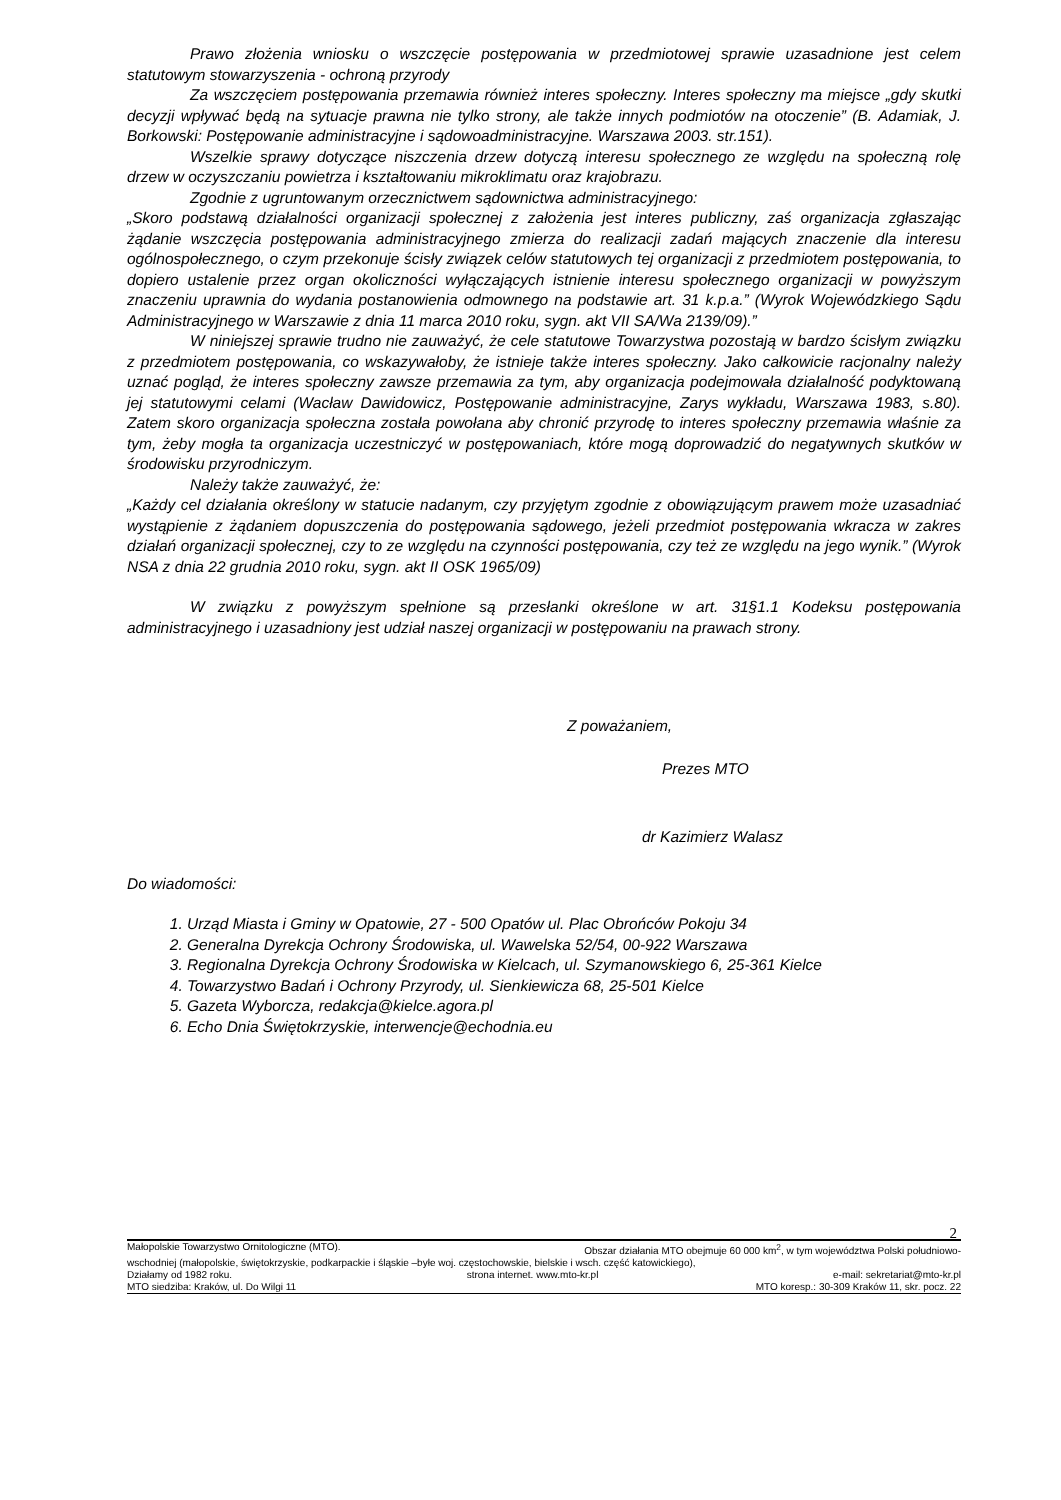Prawo złożenia wniosku o wszczęcie postępowania w przedmiotowej sprawie uzasadnione jest celem statutowym stowarzyszenia - ochroną przyrody
Za wszczęciem postępowania przemawia również interes społeczny. Interes społeczny ma miejsce „gdy skutki decyzji wpływać będą na sytuacje prawna nie tylko strony, ale także innych podmiotów na otoczenie” (B. Adamiak, J. Borkowski: Postępowanie administracyjne i sądowoadministracyjne. Warszawa 2003. str.151).
Wszelkie sprawy dotyczące niszczenia drzew dotyczą interesu społecznego ze względu na społeczną rolę drzew w oczyszczaniu powietrza i kształtowaniu mikroklimatu oraz krajobrazu.
Zgodnie z ugruntowanym orzecznictwem sądownictwa administracyjnego:
„Skoro podstawą działalności organizacji społecznej z założenia jest interes publiczny, zaś organizacja zgłaszając żądanie wszczęcia postępowania administracyjnego zmierza do realizacji zadań mających znaczenie dla interesu ogólnospołecznego, o czym przekonuje ścisły związek celów statutowych tej organizacji z przedmiotem postępowania, to dopiero ustalenie przez organ okoliczności wyłączających istnienie interesu społecznego organizacji w powyższym znaczeniu uprawnia do wydania postanowienia odmownego na podstawie art. 31 k.p.a.” (Wyrok Wojewódzkiego Sądu Administracyjnego w Warszawie z dnia 11 marca 2010 roku, sygn. akt VII SA/Wa 2139/09).”
W niniejszej sprawie trudno nie zauważyć, że cele statutowe Towarzystwa pozostają w bardzo ścisłym związku z przedmiotem postępowania, co wskazywałoby, że istnieje także interes społeczny. Jako całkowicie racjonalny należy uznać pogląd, że interes społeczny zawsze przemawia za tym, aby organizacja podejmowała działalność podyktowaną jej statutowymi celami (Wacław Dawidowicz, Postępowanie administracyjne, Zarys wykładu, Warszawa 1983, s.80). Zatem skoro organizacja społeczna została powołana aby chronić przyrodę to interes społeczny przemawia właśnie za tym, żeby mogła ta organizacja uczestniczyć w postępowaniach, które mogą doprowadzić do negatywnych skutków w środowisku przyrodniczym.
Należy także zauważyć, że:
„Każdy cel działania określony w statucie nadanym, czy przyjętym zgodnie z obowiązującym prawem może uzasadniać wystąpienie z żądaniem dopuszczenia do postępowania sądowego, jeżeli przedmiot postępowania wkracza w zakres działań organizacji społecznej, czy to ze względu na czynności postępowania, czy też ze względu na jego wynik.” (Wyrok NSA z dnia 22 grudnia 2010 roku, sygn. akt II OSK 1965/09)
W związku z powyższym spełnione są przesłanki określone w art. 31§1.1 Kodeksu postępowania administracyjnego i uzasadniony jest udział naszej organizacji w postępowaniu na prawach strony.
Z poważaniem,
Prezes MTO
dr Kazimierz Walasz
Do wiadomości:
1. Urząd Miasta i Gminy w Opatowie, 27 - 500 Opatów ul. Plac Obrońców Pokoju 34
2. Generalna Dyrekcja Ochrony Środowiska, ul. Wawelska 52/54, 00-922 Warszawa
3. Regionalna Dyrekcja Ochrony Środowiska w Kielcach, ul. Szymanowskiego 6, 25-361 Kielce
4. Towarzystwo Badań i Ochrony Przyrody, ul. Sienkiewicza 68, 25-501 Kielce
5. Gazeta Wyborcza, redakcja@kielce.agora.pl
6. Echo Dnia Świętokrzyskie, interwencje@echodnia.eu
2
Małopolskie Towarzystwo Ornitologiczne (MTO). Obszar działania MTO obejmuje 60 000 km<sup>2</sup>, w tym województwa Polski południowo-
wschodniej (małopolskie, świętokrzyskie, podkarpackie i śląskie –byłe woj. częstochowskie, bielskie i wsch. część katowickiego),
Działamy od 1982 roku. strona internet. www.mto-kr.pl e-mail: sekretariat@mto-kr.pl
MTO siedziba: Kraków, ul. Do Wilgi 11 MTO koresp.: 30-309 Kraków 11, skr. pocz. 22